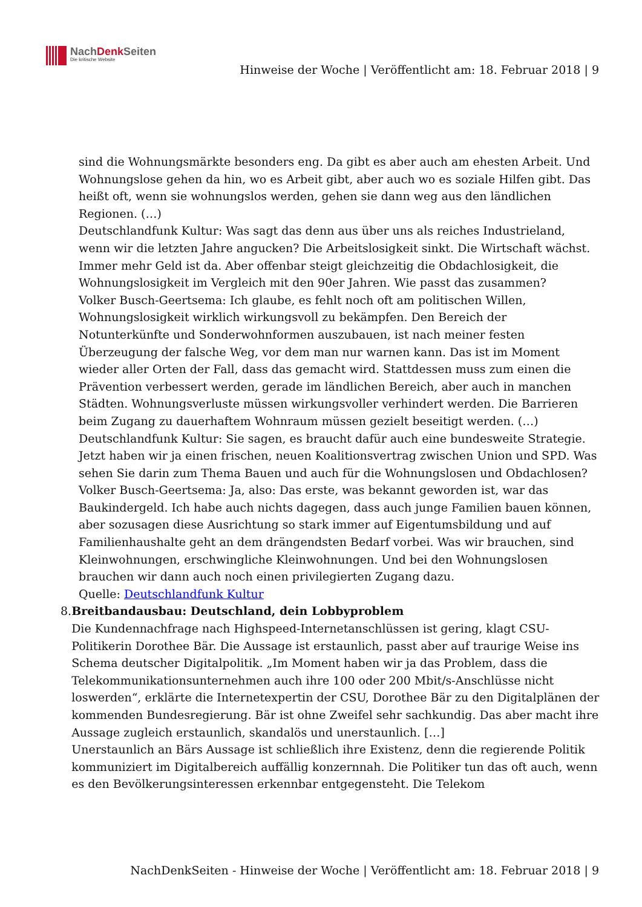NachDenk Seiten
Die kritische Website
Hinweise der Woche | Veröffentlicht am: 18. Februar 2018 | 9
sind die Wohnungsmärkte besonders eng. Da gibt es aber auch am ehesten Arbeit. Und Wohnungslose gehen da hin, wo es Arbeit gibt, aber auch wo es soziale Hilfen gibt. Das heißt oft, wenn sie wohnungslos werden, gehen sie dann weg aus den ländlichen Regionen. (…)
Deutschlandfunk Kultur: Was sagt das denn aus über uns als reiches Industrieland, wenn wir die letzten Jahre angucken? Die Arbeitslosigkeit sinkt. Die Wirtschaft wächst. Immer mehr Geld ist da. Aber offenbar steigt gleichzeitig die Obdachlosigkeit, die Wohnungslosigkeit im Vergleich mit den 90er Jahren. Wie passt das zusammen?
Volker Busch-Geertsema: Ich glaube, es fehlt noch oft am politischen Willen, Wohnungslosigkeit wirklich wirkungsvoll zu bekämpfen. Den Bereich der Notunterkünfte und Sonderwohnformen auszubauen, ist nach meiner festen Überzeugung der falsche Weg, vor dem man nur warnen kann. Das ist im Moment wieder aller Orten der Fall, dass das gemacht wird. Stattdessen muss zum einen die Prävention verbessert werden, gerade im ländlichen Bereich, aber auch in manchen Städten. Wohnungsverluste müssen wirkungsvoller verhindert werden. Die Barrieren beim Zugang zu dauerhaftem Wohnraum müssen gezielt beseitigt werden. (…)
Deutschlandfunk Kultur: Sie sagen, es braucht dafür auch eine bundesweite Strategie. Jetzt haben wir ja einen frischen, neuen Koalitionsvertrag zwischen Union und SPD. Was sehen Sie darin zum Thema Bauen und auch für die Wohnungslosen und Obdachlosen?
Volker Busch-Geertsema: Ja, also: Das erste, was bekannt geworden ist, war das Baukindergeld. Ich habe auch nichts dagegen, dass auch junge Familien bauen können, aber sozusagen diese Ausrichtung so stark immer auf Eigentumsbildung und auf Familienhaushalte geht an dem drängendsten Bedarf vorbei. Was wir brauchen, sind Kleinwohnungen, erschwingliche Kleinwohnungen. Und bei den Wohnungslosen brauchen wir dann auch noch einen privilegierten Zugang dazu.
Quelle: Deutschlandfunk Kultur
8. Breitbandausbau: Deutschland, dein Lobbyproblem
Die Kundennachfrage nach Highspeed-Internetanschlüssen ist gering, klagt CSU-Politikerin Dorothee Bär. Die Aussage ist erstaunlich, passt aber auf traurige Weise ins Schema deutscher Digitalpolitik. „Im Moment haben wir ja das Problem, dass die Telekommunikationsunternehmen auch ihre 100 oder 200 Mbit/s-Anschlüsse nicht loswerden“, erklärte die Internetexpertin der CSU, Dorothee Bär zu den Digitalplänen der kommenden Bundesregierung. Bär ist ohne Zweifel sehr sachkundig. Das aber macht ihre Aussage zugleich erstaunlich, skandalös und unerstaunlich. […]
Unerstaunlich an Bärs Aussage ist schließlich ihre Existenz, denn die regierende Politik kommuniziert im Digitalbereich auffällig konzernnah. Die Politiker tun das oft auch, wenn es den Bevölkerungsinteressen erkennbar entgegensteht. Die Telekom
NachDenkSeiten - Hinweise der Woche | Veröffentlicht am: 18. Februar 2018 | 9